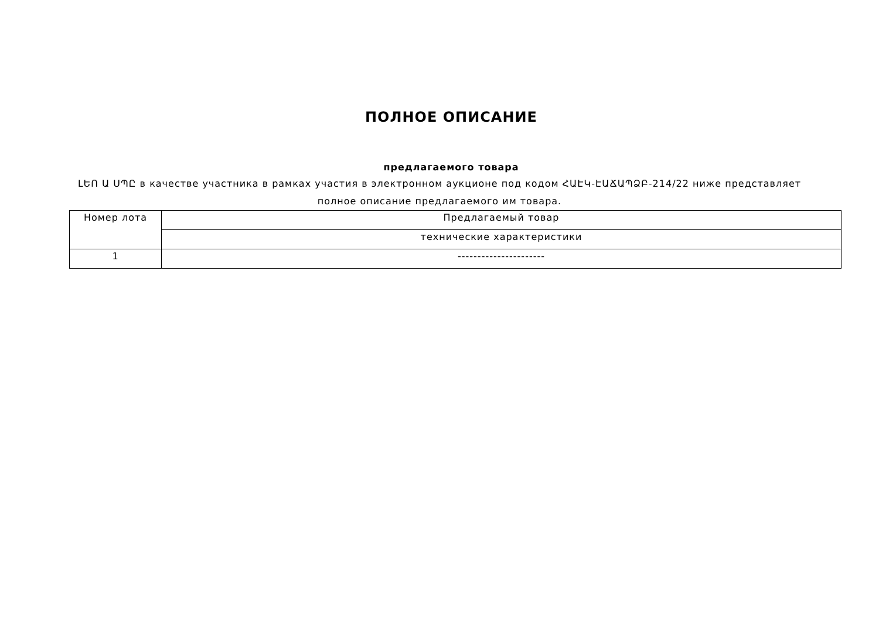ПОЛНОЕ ОПИСАНИЕ
предлагаемого товара
ԼԵՈ Ա ՍՊԸ в качестве участника в рамках участия в электронном аукционе под кодом ՀԱԷԿ-ԷԱՃԱՊՁԲ-214/22 ниже представляет полное описание предлагаемого им товара.
| Номер лота | Предлагаемый товар |
| --- | --- |
| | технические характеристики |
| 1 | ---------------------- |